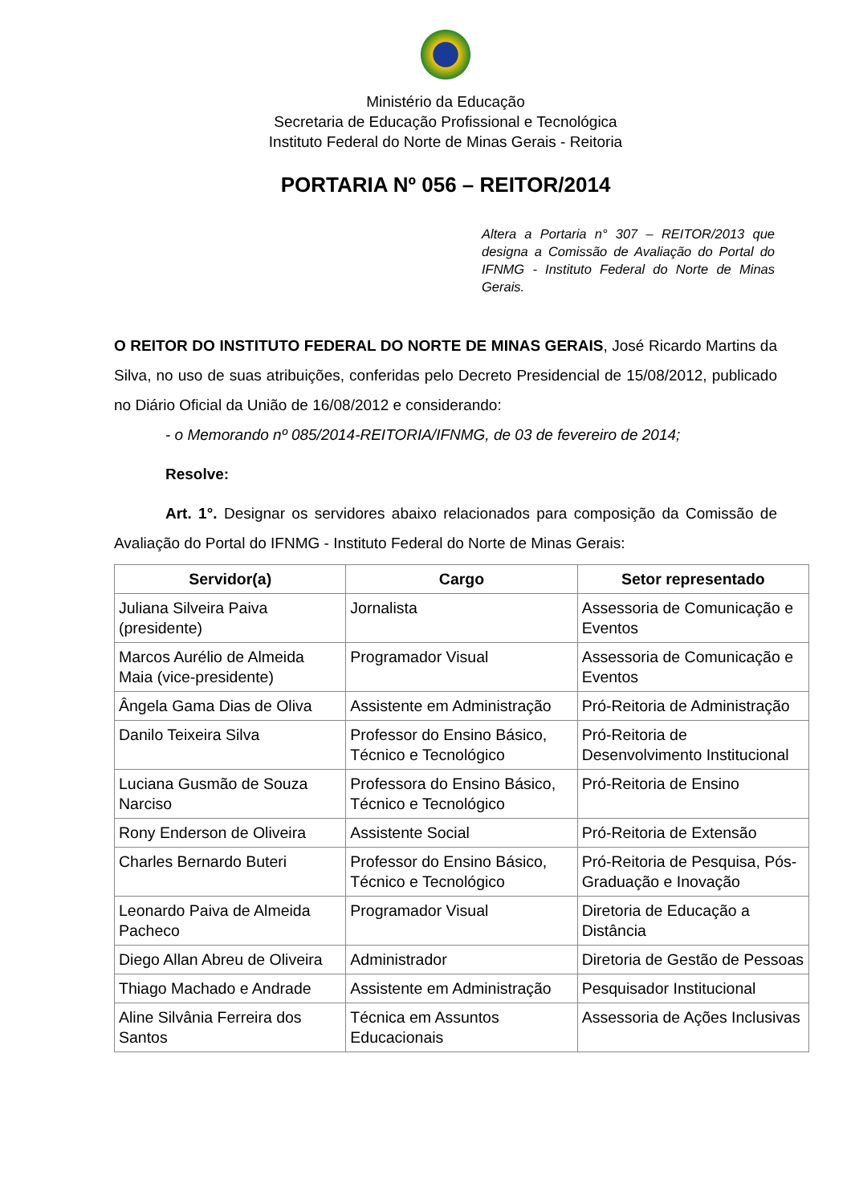Ministério da Educação
Secretaria de Educação Profissional e Tecnológica
Instituto Federal do Norte de Minas Gerais - Reitoria
PORTARIA Nº 056 – REITOR/2014
Altera a Portaria n° 307 – REITOR/2013 que designa a Comissão de Avaliação do Portal do IFNMG - Instituto Federal do Norte de Minas Gerais.
O REITOR DO INSTITUTO FEDERAL DO NORTE DE MINAS GERAIS, José Ricardo Martins da Silva, no uso de suas atribuições, conferidas pelo Decreto Presidencial de 15/08/2012, publicado no Diário Oficial da União de 16/08/2012 e considerando:
- o Memorando nº 085/2014-REITORIA/IFNMG, de 03 de fevereiro de 2014;
Resolve:
Art. 1°. Designar os servidores abaixo relacionados para composição da Comissão de Avaliação do Portal do IFNMG - Instituto Federal do Norte de Minas Gerais:
| Servidor(a) | Cargo | Setor representado |
| --- | --- | --- |
| Juliana Silveira Paiva (presidente) | Jornalista | Assessoria de Comunicação e Eventos |
| Marcos Aurélio de Almeida Maia (vice-presidente) | Programador Visual | Assessoria de Comunicação e Eventos |
| Ângela Gama Dias de Oliva | Assistente em Administração | Pró-Reitoria de Administração |
| Danilo Teixeira Silva | Professor do Ensino Básico, Técnico e Tecnológico | Pró-Reitoria de Desenvolvimento Institucional |
| Luciana Gusmão de Souza Narciso | Professora do Ensino Básico, Técnico e Tecnológico | Pró-Reitoria de Ensino |
| Rony Enderson de Oliveira | Assistente Social | Pró-Reitoria de Extensão |
| Charles Bernardo Buteri | Professor do Ensino Básico, Técnico e Tecnológico | Pró-Reitoria de Pesquisa, Pós-Graduação e Inovação |
| Leonardo Paiva de Almeida Pacheco | Programador Visual | Diretoria de Educação a Distância |
| Diego Allan Abreu de Oliveira | Administrador | Diretoria de Gestão de Pessoas |
| Thiago Machado e Andrade | Assistente em Administração | Pesquisador Institucional |
| Aline Silvânia Ferreira dos Santos | Técnica em Assuntos Educacionais | Assessoria de Ações Inclusivas |